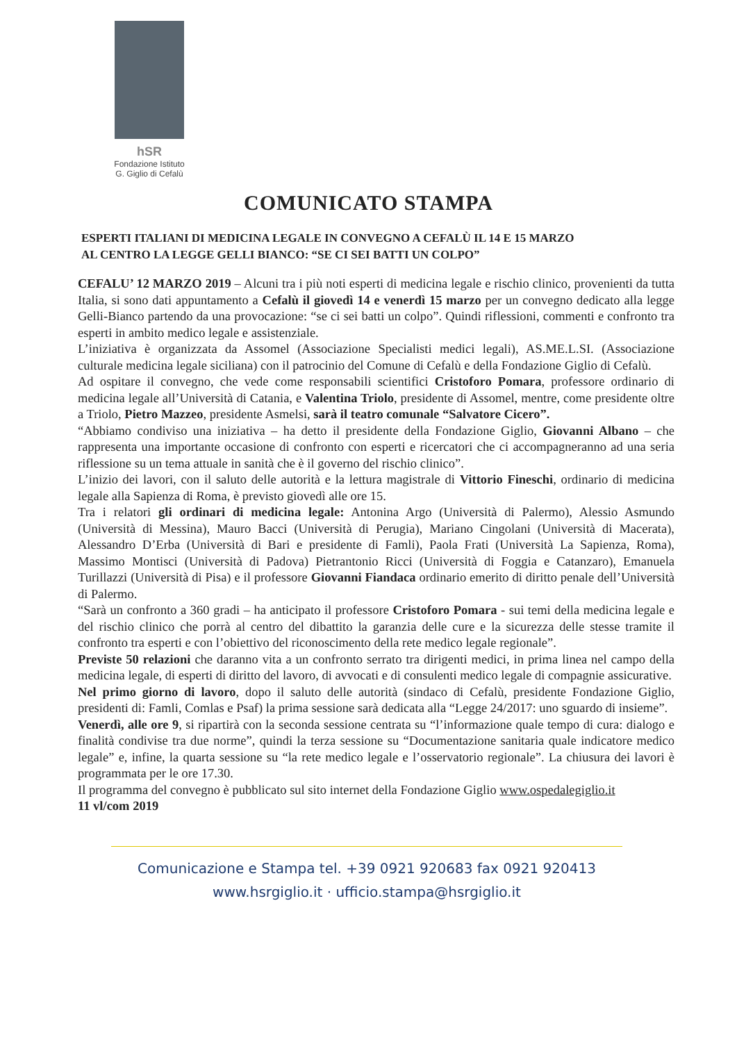hSR
Fondazione Istituto
G. Giglio di Cefalù
COMUNICATO STAMPA
ESPERTI ITALIANI DI MEDICINA LEGALE IN CONVEGNO A CEFALÙ IL 14 E 15 MARZO
AL CENTRO LA LEGGE GELLI BIANCO: “SE CI SEI BATTI UN COLPO”
CEFALU’ 12 MARZO 2019 – Alcuni tra i più noti esperti di medicina legale e rischio clinico, provenienti da tutta Italia, si sono dati appuntamento a Cefalù il giovedì 14 e venerdì 15 marzo per un convegno dedicato alla legge Gelli-Bianco partendo da una provocazione: “se ci sei batti un colpo”. Quindi riflessioni, commenti e confronto tra esperti in ambito medico legale e assistenziale.
L’iniziativa è organizzata da Assomel (Associazione Specialisti medici legali), AS.ME.L.SI. (Associazione culturale medicina legale siciliana) con il patrocinio del Comune di Cefalù e della Fondazione Giglio di Cefalù.
Ad ospitare il convegno, che vede come responsabili scientifici Cristoforo Pomara, professore ordinario di medicina legale all’Università di Catania, e Valentina Triolo, presidente di Assomel, mentre, come presidente oltre a Triolo, Pietro Mazzeo, presidente Asmelsi, sarà il teatro comunale “Salvatore Cicero”.
“Abbiamo condiviso una iniziativa – ha detto il presidente della Fondazione Giglio, Giovanni Albano – che rappresenta una importante occasione di confronto con esperti e ricercatori che ci accompagneranno ad una seria riflessione su un tema attuale in sanità che è il governo del rischio clinico”.
L’inizio dei lavori, con il saluto delle autorità e la lettura magistrale di Vittorio Fineschi, ordinario di medicina legale alla Sapienza di Roma, è previsto giovedì alle ore 15.
Tra i relatori gli ordinari di medicina legale: Antonina Argo (Università di Palermo), Alessio Asmundo (Università di Messina), Mauro Bacci (Università di Perugia), Mariano Cingolani (Università di Macerata), Alessandro D’Erba (Università di Bari e presidente di Famli), Paola Frati (Università La Sapienza, Roma), Massimo Montisci (Università di Padova) Pietrantonio Ricci (Università di Foggia e Catanzaro), Emanuela Turillazzi (Università di Pisa) e il professore Giovanni Fiandaca ordinario emerito di diritto penale dell’Università di Palermo.
“Sarà un confronto a 360 gradi – ha anticipato il professore Cristoforo Pomara - sui temi della medicina legale e del rischio clinico che porrà al centro del dibattito la garanzia delle cure e la sicurezza delle stesse tramite il confronto tra esperti e con l’obiettivo del riconoscimento della rete medico legale regionale”.
Previste 50 relazioni che daranno vita a un confronto serrato tra dirigenti medici, in prima linea nel campo della medicina legale, di esperti di diritto del lavoro, di avvocati e di consulenti medico legale di compagnie assicurative.
Nel primo giorno di lavoro, dopo il saluto delle autorità (sindaco di Cefalù, presidente Fondazione Giglio, presidenti di: Famli, Comlas e Psaf) la prima sessione sarà dedicata alla “Legge 24/2017: uno sguardo di insieme”.
Venerdì, alle ore 9, si ripartirà con la seconda sessione centrata su “l’informazione quale tempo di cura: dialogo e finalità condivise tra due norme”, quindi la terza sessione su “Documentazione sanitaria quale indicatore medico legale” e, infine, la quarta sessione su “la rete medico legale e l’osservatorio regionale”. La chiusura dei lavori è programmata per le ore 17.30.
Il programma del convegno è pubblicato sul sito internet della Fondazione Giglio www.ospedalegiglio.it
11 vl/com 2019
Comunicazione e Stampa tel. +39 0921 920683 fax 0921 920413
www.hsrgiglio.it · ufficio.stampa@hsrgiglio.it